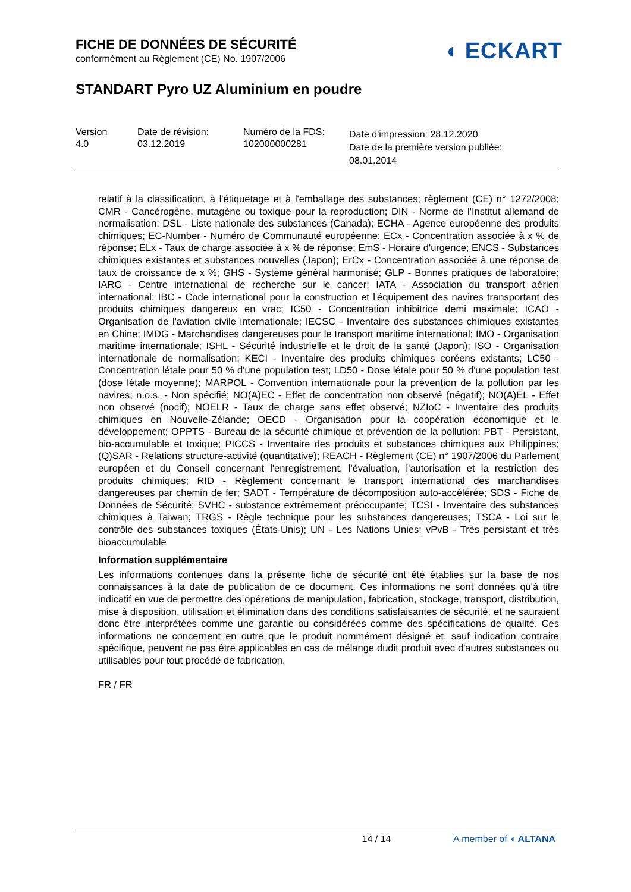FICHE DE DONNÉES DE SÉCURITÉ
conformément au Règlement (CE) No. 1907/2006
◖ ECKART
STANDART Pyro UZ Aluminium en poudre
Version
4.0
Date de révision:
03.12.2019
Numéro de la FDS:
102000000281
Date d'impression: 28.12.2020
Date de la première version publiée:
08.01.2014
relatif à la classification, à l'étiquetage et à l'emballage des substances; règlement (CE) n° 1272/2008; CMR - Cancérogène, mutagène ou toxique pour la reproduction; DIN - Norme de l'Institut allemand de normalisation; DSL - Liste nationale des substances (Canada); ECHA - Agence européenne des produits chimiques; EC-Number - Numéro de Communauté européenne; ECx - Concentration associée à x % de réponse; ELx - Taux de charge associée à x % de réponse; EmS - Horaire d'urgence; ENCS - Substances chimiques existantes et substances nouvelles (Japon); ErCx - Concentration associée à une réponse de taux de croissance de x %; GHS - Système général harmonisé; GLP - Bonnes pratiques de laboratoire; IARC - Centre international de recherche sur le cancer; IATA - Association du transport aérien international; IBC - Code international pour la construction et l'équipement des navires transportant des produits chimiques dangereux en vrac; IC50 - Concentration inhibitrice demi maximale; ICAO - Organisation de l'aviation civile internationale; IECSC - Inventaire des substances chimiques existantes en Chine; IMDG - Marchandises dangereuses pour le transport maritime international; IMO - Organisation maritime internationale; ISHL - Sécurité industrielle et le droit de la santé (Japon); ISO - Organisation internationale de normalisation; KECI - Inventaire des produits chimiques coréens existants; LC50 - Concentration létale pour 50 % d'une population test; LD50 - Dose létale pour 50 % d'une population test (dose létale moyenne); MARPOL - Convention internationale pour la prévention de la pollution par les navires; n.o.s. - Non spécifié; NO(A)EC - Effet de concentration non observé (négatif); NO(A)EL - Effet non observé (nocif); NOELR - Taux de charge sans effet observé; NZIoC - Inventaire des produits chimiques en Nouvelle-Zélande; OECD - Organisation pour la coopération économique et le développement; OPPTS - Bureau de la sécurité chimique et prévention de la pollution; PBT - Persistant, bio-accumulable et toxique; PICCS - Inventaire des produits et substances chimiques aux Philippines; (Q)SAR - Relations structure-activité (quantitative); REACH - Règlement (CE) n° 1907/2006 du Parlement européen et du Conseil concernant l'enregistrement, l'évaluation, l'autorisation et la restriction des produits chimiques; RID - Règlement concernant le transport international des marchandises dangereuses par chemin de fer; SADT - Température de décomposition auto-accélérée; SDS - Fiche de Données de Sécurité; SVHC - substance extrêmement préoccupante; TCSI - Inventaire des substances chimiques à Taiwan; TRGS - Règle technique pour les substances dangereuses; TSCA - Loi sur le contrôle des substances toxiques (États-Unis); UN - Les Nations Unies; vPvB - Très persistant et très bioaccumulable
Information supplémentaire
Les informations contenues dans la présente fiche de sécurité ont été établies sur la base de nos connaissances à la date de publication de ce document. Ces informations ne sont données qu'à titre indicatif en vue de permettre des opérations de manipulation, fabrication, stockage, transport, distribution, mise à disposition, utilisation et élimination dans des conditions satisfaisantes de sécurité, et ne sauraient donc être interprétées comme une garantie ou considérées comme des spécifications de qualité. Ces informations ne concernent en outre que le produit nommément désigné et, sauf indication contraire spécifique, peuvent ne pas être applicables en cas de mélange dudit produit avec d'autres substances ou utilisables pour tout procédé de fabrication.
FR / FR
14 / 14 A member of ◖ ALTANA